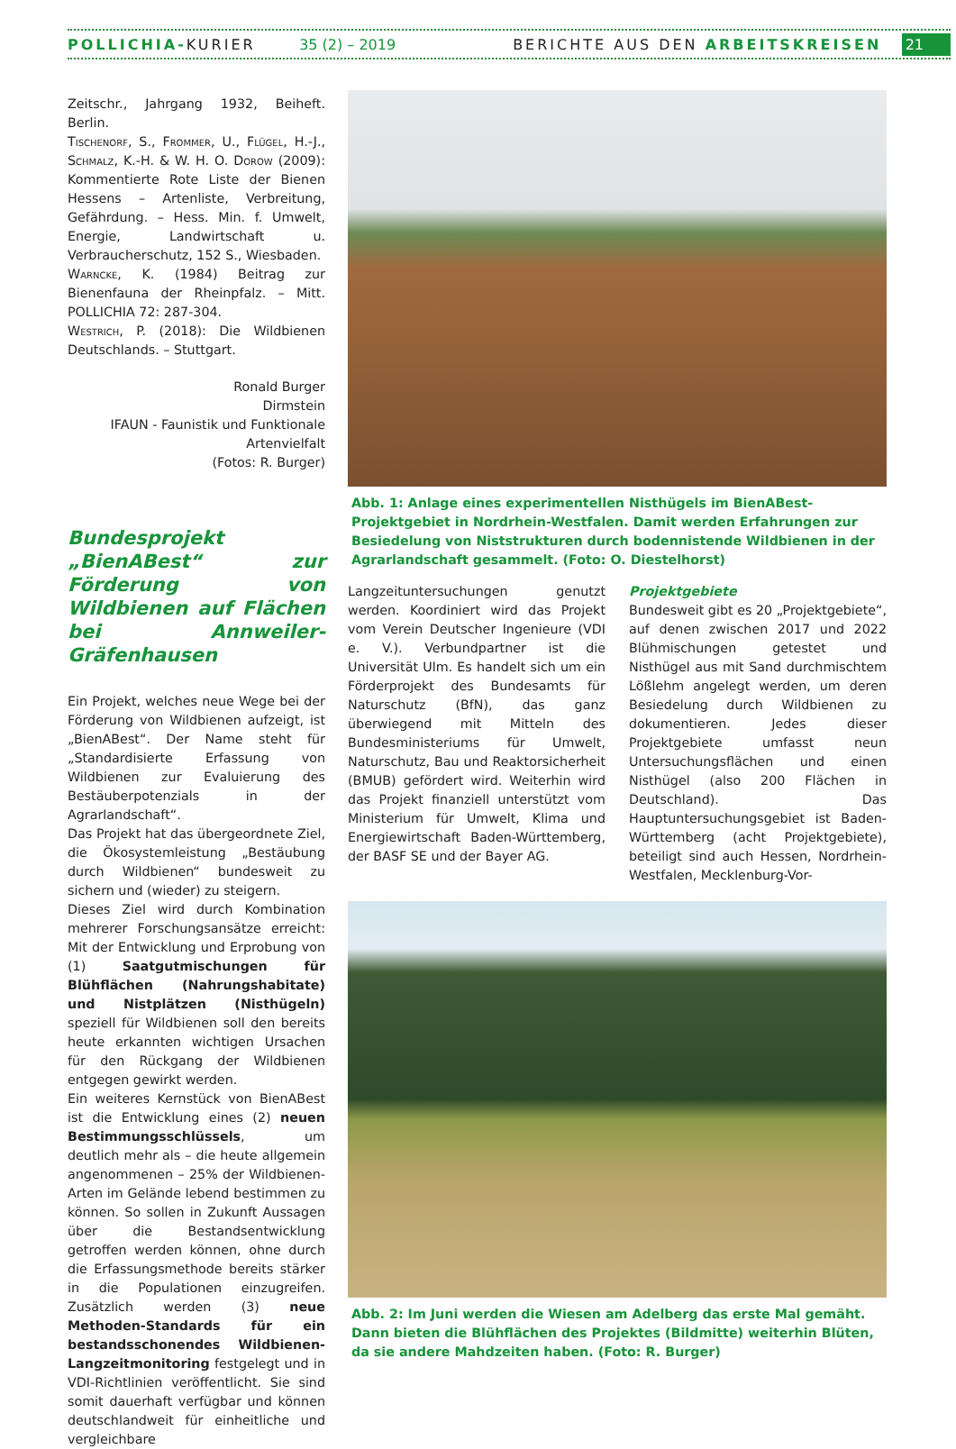POLLICHIA- KURIER 35 (2) – 2019 BERICHTE AUS DEN ARBEITSKREISEN 21
Zeitschr., Jahrgang 1932, Beiheft. Berlin.
Tischenorf, S., Frommer, U., Flügel, H.-J., Schmalz, K.-H. & W. H. O. Dorow (2009): Kommentierte Rote Liste der Bienen Hessens – Artenliste, Verbreitung, Gefährdung. – Hess. Min. f. Umwelt, Energie, Landwirtschaft u. Verbraucherschutz, 152 S., Wiesbaden.
Warncke, K. (1984) Beitrag zur Bienenfauna der Rheinpfalz. – Mitt. POLLICHIA 72: 287-304.
Westrich, P. (2018): Die Wildbienen Deutschlands. – Stuttgart.
Ronald Burger
Dirmstein
IFAUN - Faunistik und Funktionale Artenvielfalt
(Fotos: R. Burger)
Bundesprojekt „BienABest“ zur Förderung von Wildbienen auf Flächen bei Annweiler-Gräfenhausen
Ein Projekt, welches neue Wege bei der Förderung von Wildbienen aufzeigt, ist „BienABest“. Der Name steht für „Standardisierte Erfassung von Wildbienen zur Evaluierung des Bestäuberpotenzials in der Agrarlandschaft“.
Das Projekt hat das übergeordnete Ziel, die Ökosystemleistung „Bestäubung durch Wildbienen“ bundesweit zu sichern und (wieder) zu steigern.
Dieses Ziel wird durch Kombination mehrerer Forschungsansätze erreicht: Mit der Entwicklung und Erprobung von (1) Saatgutmischungen für Blühflächen (Nahrungshabitate) und Nistplätzen (Nisthügeln) speziell für Wildbienen soll den bereits heute erkannten wichtigen Ursachen für den Rückgang der Wildbienen entgegen gewirkt werden.
Ein weiteres Kernstück von BienABest ist die Entwicklung eines (2) neuen Bestimmungsschlüssels, um deutlich mehr als – die heute allgemein angenommenen – 25% der Wildbienen-Arten im Gelände lebend bestimmen zu können. So sollen in Zukunft Aussagen über die Bestandsentwicklung getroffen werden können, ohne durch die Erfassungsmethode bereits stärker in die Populationen einzugreifen. Zusätzlich werden (3) neue Methoden-Standards für ein bestandsschonendes Wildbienen-Langzeitmonitoring festgelegt und in VDI-Richtlinien veröffentlicht. Sie sind somit dauerhaft verfügbar und können deutschlandweit für einheitliche und vergleichbare
Abb. 1: Anlage eines experimentellen Nisthügels im BienABest-Projektgebiet in Nordrhein-Westfalen. Damit werden Erfahrungen zur Besiedelung von Niststrukturen durch bodennistende Wildbienen in der Agrarlandschaft gesammelt. (Foto: O. Diestelhorst)
Langzeituntersuchungen genutzt werden. Koordiniert wird das Projekt vom Verein Deutscher Ingenieure (VDI e. V.). Verbundpartner ist die Universität Ulm. Es handelt sich um ein Förderprojekt des Bundesamts für Naturschutz (BfN), das ganz überwiegend mit Mitteln des Bundesministeriums für Umwelt, Naturschutz, Bau und Reaktorsicherheit (BMUB) gefördert wird. Weiterhin wird das Projekt finanziell unterstützt vom Ministerium für Umwelt, Klima und Energiewirtschaft Baden-Württemberg, der BASF SE und der Bayer AG.
Projektgebiete
Bundesweit gibt es 20 „Projektgebiete“, auf denen zwischen 2017 und 2022 Blühmischungen getestet und Nisthügel aus mit Sand durchmischtem Lößlehm angelegt werden, um deren Besiedelung durch Wildbienen zu dokumentieren. Jedes dieser Projektgebiete umfasst neun Untersuchungsflächen und einen Nisthügel (also 200 Flächen in Deutschland). Das Hauptuntersuchungsgebiet ist Baden-Württemberg (acht Projektgebiete), beteiligt sind auch Hessen, Nordrhein-Westfalen, Mecklenburg-Vor-
Abb. 2: Im Juni werden die Wiesen am Adelberg das erste Mal gemäht. Dann bieten die Blühflächen des Projektes (Bildmitte) weiterhin Blüten, da sie andere Mahdzeiten haben. (Foto: R. Burger)